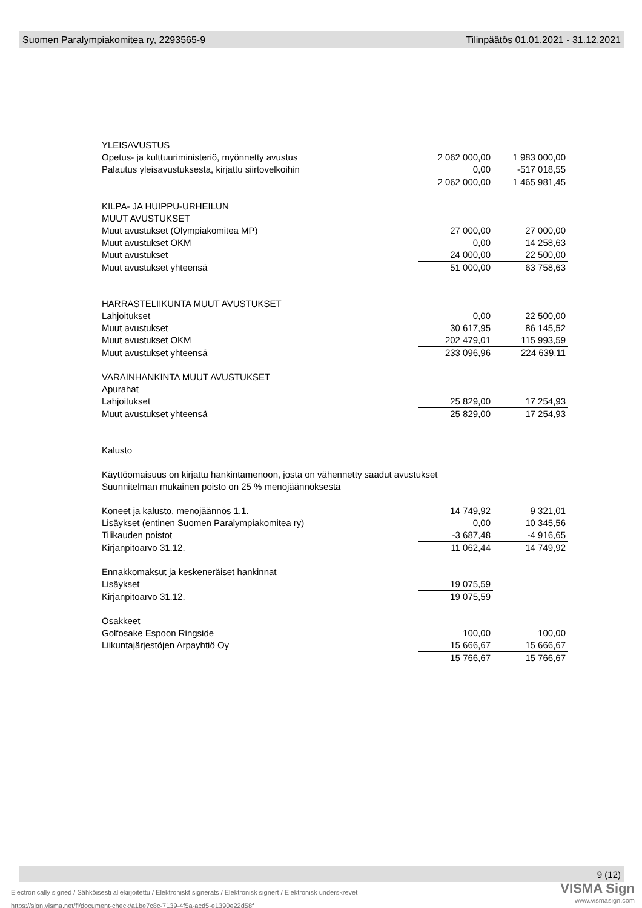Suomen Paralympiakomitea ry, 2293565-9 Tilinpäätös 01.01.2021 - 31.12.2021
| YLEISAVUSTUS | | |
| Opetus- ja kulttuuriministeriö, myönnetty avustus | 2 062 000,00 | 1 983 000,00 |
| Palautus yleisavustuksesta, kirjattu siirtovelkoihin | 0,00 | -517 018,55 |
| | 2 062 000,00 | 1 465 981,45 |
| KILPA- JA HUIPPU-URHEILUN | | |
| MUUT AVUSTUKSET | | |
| Muut avustukset (Olympiakomitea MP) | 27 000,00 | 27 000,00 |
| Muut avustukset OKM | 0,00 | 14 258,63 |
| Muut avustukset | 24 000,00 | 22 500,00 |
| Muut avustukset yhteensä | 51 000,00 | 63 758,63 |
| HARRASTELIIKUNTA MUUT AVUSTUKSET | | |
| Lahjoitukset | 0,00 | 22 500,00 |
| Muut avustukset | 30 617,95 | 86 145,52 |
| Muut avustukset OKM | 202 479,01 | 115 993,59 |
| Muut avustukset yhteensä | 233 096,96 | 224 639,11 |
| VARAINHANKINTA MUUT AVUSTUKSET | | |
| Apurahat | | |
| Lahjoitukset | 25 829,00 | 17 254,93 |
| Muut avustukset yhteensä | 25 829,00 | 17 254,93 |
| Kalusto | | |
| Käyttöomaisuus on kirjattu hankintamenoon, josta on vähennetty saadut avustukset | | |
| Suunnitelman mukainen poisto on 25 % menojäännöksestä | | |
| Koneet ja kalusto, menojäännös 1.1. | 14 749,92 | 9 321,01 |
| Lisäykset (entinen Suomen Paralympiakomitea ry) | 0,00 | 10 345,56 |
| Tilikauden poistot | -3 687,48 | -4 916,65 |
| Kirjanpitoarvo 31.12. | 11 062,44 | 14 749,92 |
| Ennakkomaksut ja keskeneräiset hankinnat | | |
| Lisäykset | 19 075,59 | |
| Kirjanpitoarvo 31.12. | 19 075,59 | |
| Osakkeet | | |
| Golfosake Espoon Ringside | 100,00 | 100,00 |
| Liikuntajärjestöjen Arpayhtiö Oy | 15 666,67 | 15 666,67 |
| | 15 766,67 | 15 766,67 |
9 (12)
Electronically signed / Sähköisesti allekirjoitettu / Elektroniskt signerats / Elektronisk signert / Elektronisk underskrevet
https://sign.visma.net/fi/document-check/a1be7c8c-7139-4f5a-acd5-e1390e22d58f
VISMA Sign
www.vismasign.com